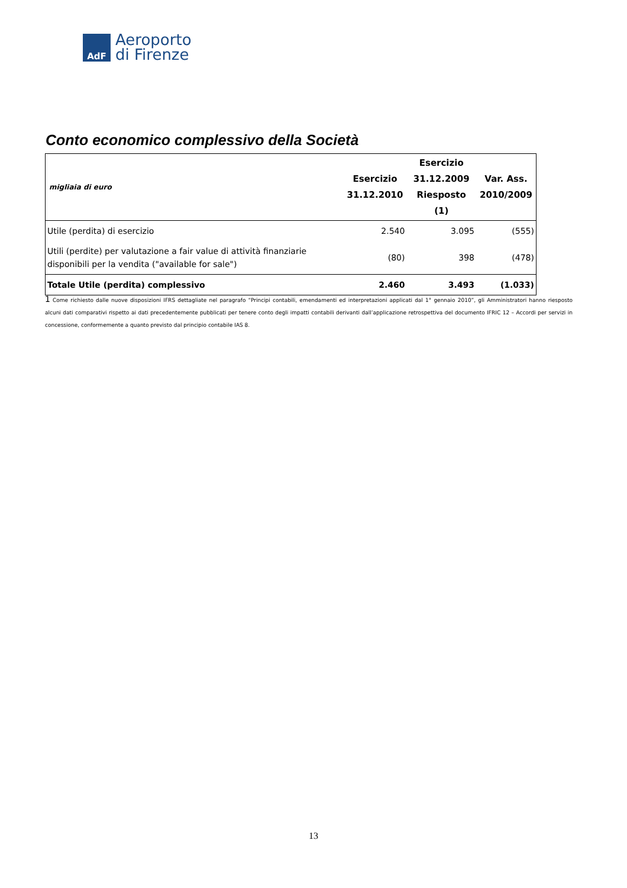AdF
Aeroporto
di Firenze
Conto economico complessivo della Società
| migliaia di euro | Esercizio 31.12.2010 | Esercizio 31.12.2009 Riesposto (1) | Var. Ass. 2010/2009 |
| --- | --- | --- | --- |
| Utile (perdita) di esercizio | 2.540 | 3.095 | (555) |
| Utili (perdite) per valutazione a fair value di attività finanziarie disponibili per la vendita ("available for sale") | (80) | 398 | (478) |
| Totale Utile (perdita) complessivo | 2.460 | 3.493 | (1.033) |
1 Come richiesto dalle nuove disposizioni IFRS dettagliate nel paragrafo “Principi contabili, emendamenti ed interpretazioni applicati dal 1° gennaio 2010”, gli Amministratori hanno riesposto alcuni dati comparativi rispetto ai dati precedentemente pubblicati per tenere conto degli impatti contabili derivanti dall’applicazione retrospettiva del documento IFRIC 12 – Accordi per servizi in concessione, conformemente a quanto previsto dal principio contabile IAS 8.
13